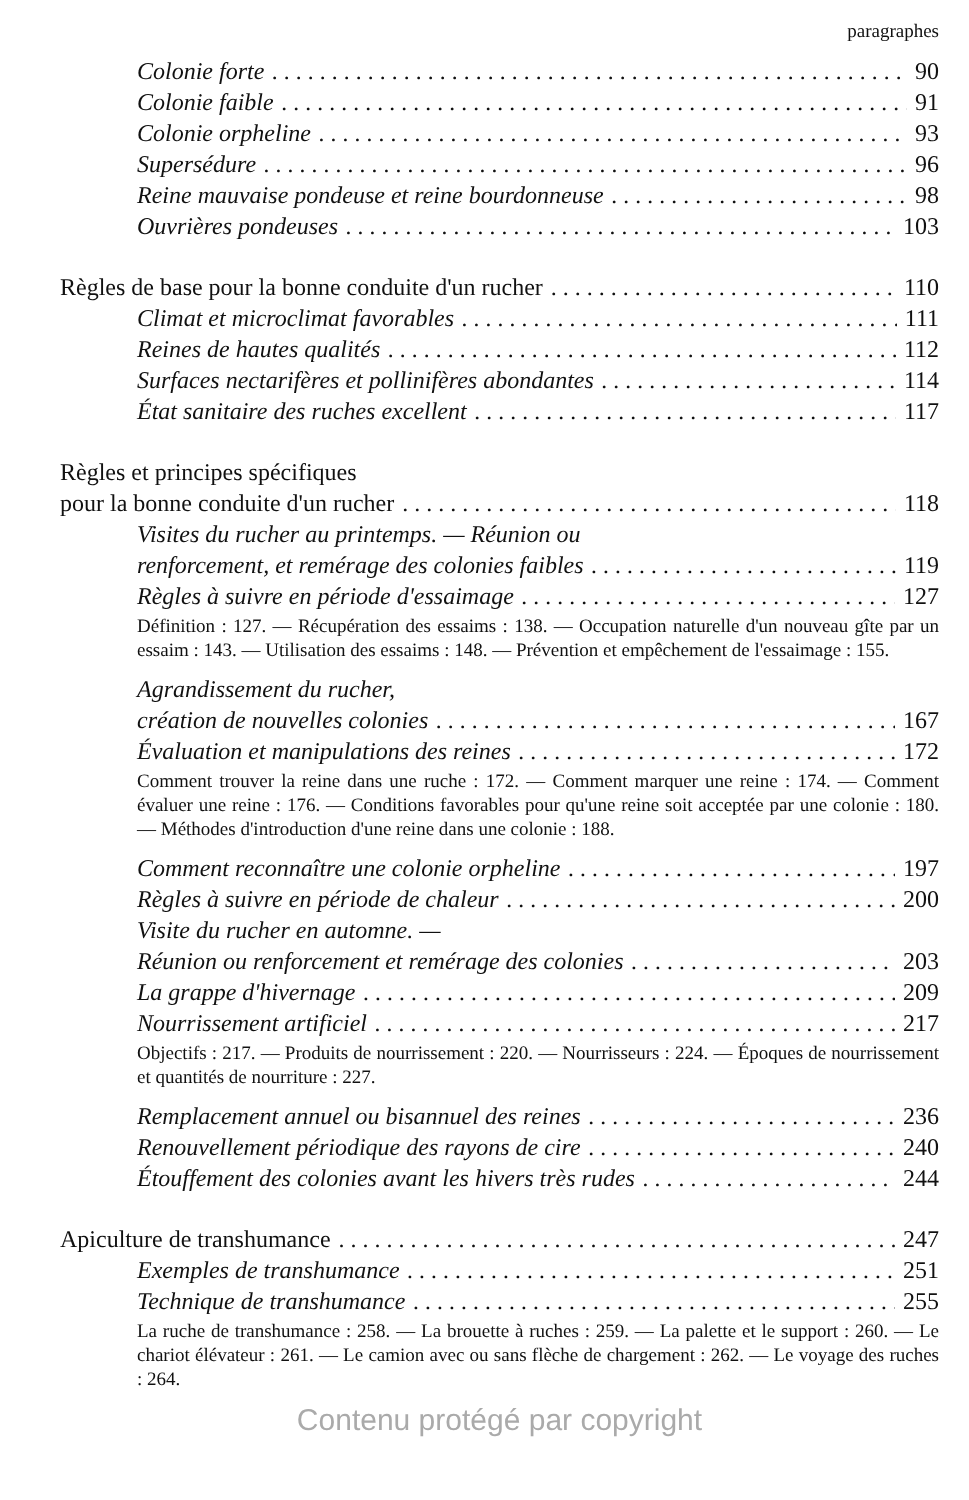paragraphes
Colonie forte 90
Colonie faible 91
Colonie orpheline 93
Supersédure 96
Reine mauvaise pondeuse et reine bourdonneuse 98
Ouvrières pondeuses 103
Règles de base pour la bonne conduite d'un rucher 110
Climat et microclimat favorables 111
Reines de hautes qualités 112
Surfaces nectarifères et pollinifères abondantes 114
État sanitaire des ruches excellent 117
Règles et principes spécifiques
pour la bonne conduite d'un rucher 118
Visites du rucher au printemps. — Réunion ou
renforcement, et remérage des colonies faibles 119
Règles à suivre en période d'essaimage 127
Définition : 127. — Récupération des essaims : 138. — Occupation naturelle d'un nouveau gîte par un essaim : 143. — Utilisation des essaims : 148. — Prévention et empêchement de l'essaimage : 155.
Agrandissement du rucher,
création de nouvelles colonies 167
Évaluation et manipulations des reines 172
Comment trouver la reine dans une ruche : 172. — Comment marquer une reine : 174. — Comment évaluer une reine : 176. — Conditions favorables pour qu'une reine soit acceptée par une colonie : 180. — Méthodes d'introduction d'une reine dans une colonie : 188.
Comment reconnaître une colonie orpheline 197
Règles à suivre en période de chaleur 200
Visite du rucher en automne. —
Réunion ou renforcement et remérage des colonies 203
La grappe d'hivernage 209
Nourrissement artificiel 217
Objectifs : 217. — Produits de nourrissement : 220. — Nourrisseurs : 224. — Époques de nourrissement et quantités de nourriture : 227.
Remplacement annuel ou bisannuel des reines 236
Renouvellement périodique des rayons de cire 240
Étouffement des colonies avant les hivers très rudes 244
Apiculture de transhumance 247
Exemples de transhumance 251
Technique de transhumance 255
La ruche de transhumance : 258. — La brouette à ruches : 259. — La palette et le support : 260. — Le chariot élévateur : 261. — Le camion avec ou sans flèche de chargement : 262. — Le voyage des ruches : 264.
Contenu protégé par copyright